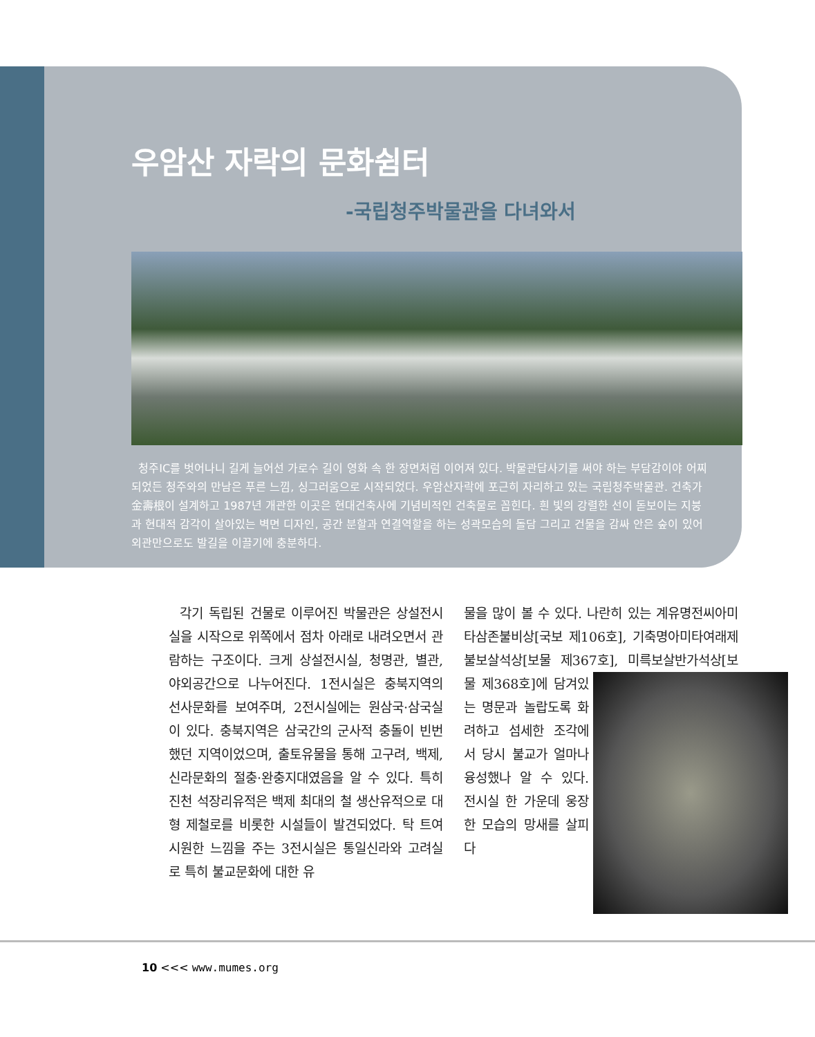우암산 자락의 문화쉼터
-국립청주박물관을 다녀와서
청주IC를 벗어나니 길게 늘어선 가로수 길이 영화 속 한 장면처럼 이어져 있다. 박물관답사기를 써야 하는 부담감이야 어찌 되었든 청주와의 만남은 푸른 느낌, 싱그러움으로 시작되었다. 우암산자락에 포근히 자리하고 있는 국립청주박물관. 건축가 金壽根이 설계하고 1987년 개관한 이곳은 현대건축사에 기념비적인 건축물로 꼽힌다. 흰 빛의 강렬한 선이 돋보이는 지붕과 현대적 감각이 살아있는 벽면 디자인, 공간 분할과 연결역할을 하는 성곽모습의 돌담 그리고 건물을 감싸 안은 숲이 있어 외관만으로도 발길을 이끌기에 충분하다.
각기 독립된 건물로 이루어진 박물관은 상설전시실을 시작으로 위쪽에서 점차 아래로 내려오면서 관람하는 구조이다. 크게 상설전시실, 청명관, 별관, 야외공간으로 나누어진다. 1전시실은 충북지역의 선사문화를 보여주며, 2전시실에는 원삼국·삼국실이 있다. 충북지역은 삼국간의 군사적 충돌이 빈번했던 지역이었으며, 출토유물을 통해 고구려, 백제, 신라문화의 절충·완충지대였음을 알 수 있다. 특히 진천 석장리유적은 백제 최대의 철 생산유적으로 대형 제철로를 비롯한 시설들이 발견되었다. 탁 트여 시원한 느낌을 주는 3전시실은 통일신라와 고려실로 특히 불교문화에 대한 유
물을 많이 볼 수 있다. 나란히 있는 계유명전씨아미타삼존불비상[국보 제106호], 기축명아미타여래제불보살석상[보물 제367호], 미륵보살 반가석상[보물 제368호]에 담겨있는 명문과 놀랍도록 화려하고 섬세한 조각에서 당시 불교가 얼마나 융성했나 알 수 있다. 전시실 한 가운데 웅장한 모습의 망새를 살피다
10 <<< www.mumes.org